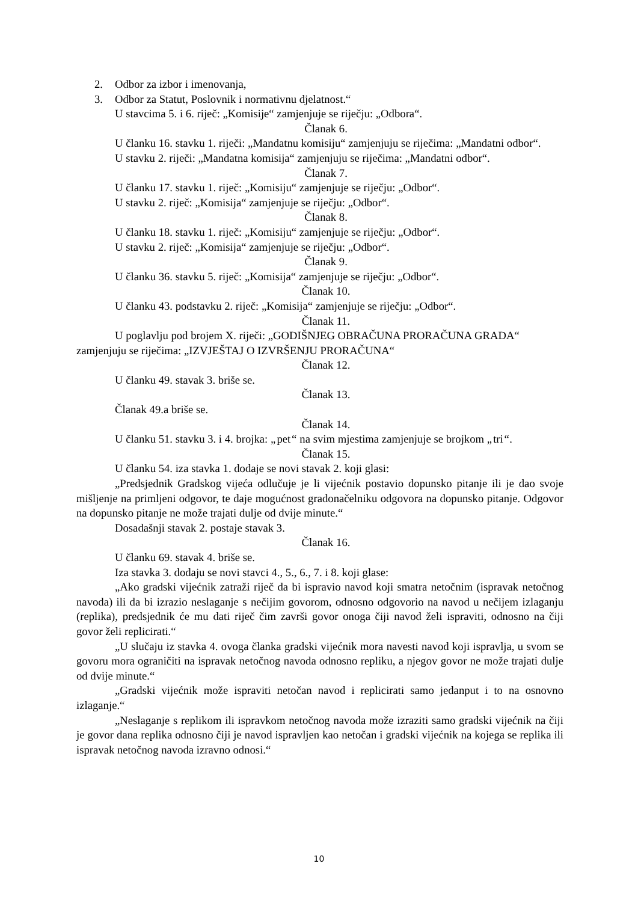2. Odbor za izbor i imenovanja,
3. Odbor za Statut, Poslovnik i normativnu djelatnost.“
U stavcima 5. i 6. riječ: „Komisije“ zamjenjuje se riječju: „Odbora“.
Članak 6.
U članku 16. stavku 1. riječi: „Mandatnu komisiju“ zamjenjuju se riječima: „Mandatni odbor“.
U stavku 2. riječi: „Mandatna komisija“ zamjenjuju se riječima: „Mandatni odbor“.
Članak 7.
U članku 17. stavku 1. riječ: „Komisiju“ zamjenjuje se riječju: „Odbor“.
U stavku 2. riječ: „Komisija“ zamjenjuje se riječju: „Odbor“.
Članak 8.
U članku 18. stavku 1. riječ: „Komisiju“ zamjenjuje se riječju: „Odbor“.
U stavku 2. riječ: „Komisija“ zamjenjuje se riječju: „Odbor“.
Članak 9.
U članku 36. stavku 5. riječ: „Komisija“ zamjenjuje se riječju: „Odbor“.
Članak 10.
U članku 43. podstavku 2. riječ: „Komisija“ zamjenjuje se riječju: „Odbor“.
Članak 11.
U poglavlju pod brojem X. riječi: „GODIŠNJEG OBRAČUNA PRORAČUNA GRADA“ zamjenjuju se riječima: „IZVJEŠTAJ O IZVRŠENJU PRORAČUNA“
Članak 12.
U članku 49. stavak 3. briše se.
Članak 13.
Članak 49.a briše se.
Članak 14.
U članku 51. stavku 3. i 4. brojka: „pet“ na svim mjestima zamjenjuje se brojkom „tri“.
Članak 15.
U članku 54. iza stavka 1. dodaje se novi stavak 2. koji glasi:
„Predsjednik Gradskog vijeća odlučuje je li vijećnik postavio dopunsko pitanje ili je dao svoje mišljenje na primljeni odgovor, te daje mogućnost gradonačelniku odgovora na dopunsko pitanje. Odgovor na dopunsko pitanje ne može trajati dulje od dvije minute.“
Dosadašnji stavak 2. postaje stavak 3.
Članak 16.
U članku 69. stavak 4. briše se.
Iza stavka 3. dodaju se novi stavci 4., 5., 6., 7. i 8. koji glase:
„Ako gradski vijećnik zatraži riječ da bi ispravio navod koji smatra netočnim (ispravak netočnog navoda) ili da bi izrazio neslaganje s nečijim govorom, odnosno odgovorio na navod u nečijem izlaganju (replika), predsjednik će mu dati riječ čim završi govor onoga čiji navod želi ispraviti, odnosno na čiji govor želi replicirati.“
„U slučaju iz stavka 4. ovoga članka gradski vijećnik mora navesti navod koji ispravlja, u svom se govoru mora ograničiti na ispravak netočnog navoda odnosno repliku, a njegov govor ne može trajati dulje od dvije minute.“
„Gradski vijećnik može ispraviti netočan navod i replicirati samo jedanput i to na osnovno izlaganje.“
„Neslaganje s replikom ili ispravkom netočnog navoda može izraziti samo gradski vijećnik na čiji je govor dana replika odnosno čiji je navod ispravljen kao netočan i gradski vijećnik na kojega se replika ili ispravak netočnog navoda izravno odnosi.“
10